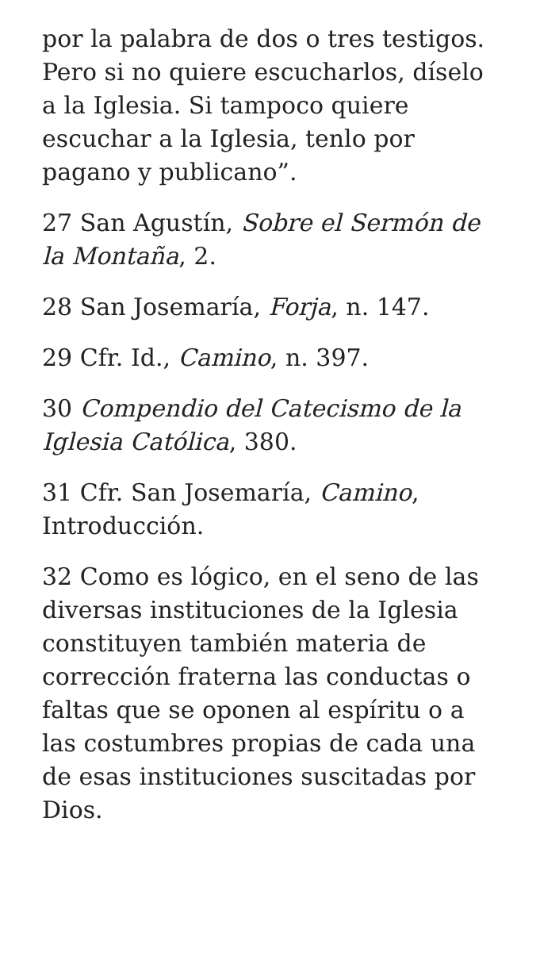por la palabra de dos o tres testigos. Pero si no quiere escucharlos, díselo a la Iglesia. Si tampoco quiere escuchar a la Iglesia, tenlo por pagano y publicano”.
27 San Agustín, Sobre el Sermón de la Montaña, 2.
28 San Josemaría, Forja, n. 147.
29 Cfr. Id., Camino, n. 397.
30 Compendio del Catecismo de la Iglesia Católica, 380.
31 Cfr. San Josemaría, Camino, Introducción.
32 Como es lógico, en el seno de las diversas instituciones de la Iglesia constituyen también materia de corrección fraterna las conductas o faltas que se oponen al espíritu o a las costumbres propias de cada una de esas instituciones suscitadas por Dios.